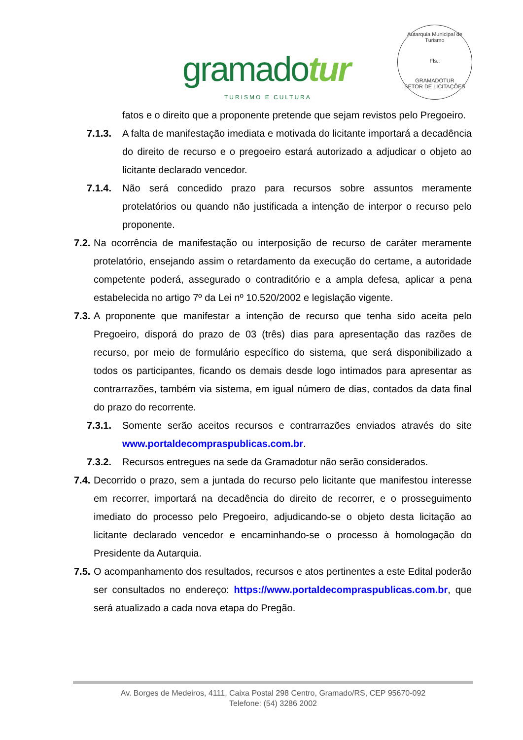gramadotur
TURISMO E CULTURA
Autarquia Municipal de Turismo
Fls.:
GRAMADOTUR
SETOR DE LICITAÇÕES
fatos e o direito que a proponente pretende que sejam revistos pelo Pregoeiro.
7.1.3. A falta de manifestação imediata e motivada do licitante importará a decadência do direito de recurso e o pregoeiro estará autorizado a adjudicar o objeto ao licitante declarado vencedor.
7.1.4. Não será concedido prazo para recursos sobre assuntos meramente protelatórios ou quando não justificada a intenção de interpor o recurso pelo proponente.
7.2.
Na ocorrência de manifestação ou interposição de recurso de caráter meramente protelatório, ensejando assim o retardamento da execução do certame, a autoridade competente poderá, assegurado o contraditório e a ampla defesa, aplicar a pena estabelecida no artigo 7º da Lei nº 10.520/2002 e legislação vigente.
7.3.
A proponente que manifestar a intenção de recurso que tenha sido aceita pelo Pregoeiro, disporá do prazo de 03 (três) dias para apresentação das razões de recurso, por meio de formulário específico do sistema, que será disponibilizado a todos os participantes, ficando os demais desde logo intimados para apresentar as contrarrazões, também via sistema, em igual número de dias, contados da data final do prazo do recorrente.
7.3.1. Somente serão aceitos recursos e contrarrazões enviados através do site www.portaldecompraspublicas.com.br.
7.3.2. Recursos entregues na sede da Gramadotur não serão considerados.
7.4.
Decorrido o prazo, sem a juntada do recurso pelo licitante que manifestou interesse em recorrer, importará na decadência do direito de recorrer, e o prosseguimento imediato do processo pelo Pregoeiro, adjudicando-se o objeto desta licitação ao licitante declarado vencedor e encaminhando-se o processo à homologação do Presidente da Autarquia.
7.5.
O acompanhamento dos resultados, recursos e atos pertinentes a este Edital poderão ser consultados no endereço: https://www.portaldecompraspublicas.com.br, que será atualizado a cada nova etapa do Pregão.
Av. Borges de Medeiros, 4111, Caixa Postal 298 Centro, Gramado/RS, CEP 95670-092
Telefone: (54) 3286 2002